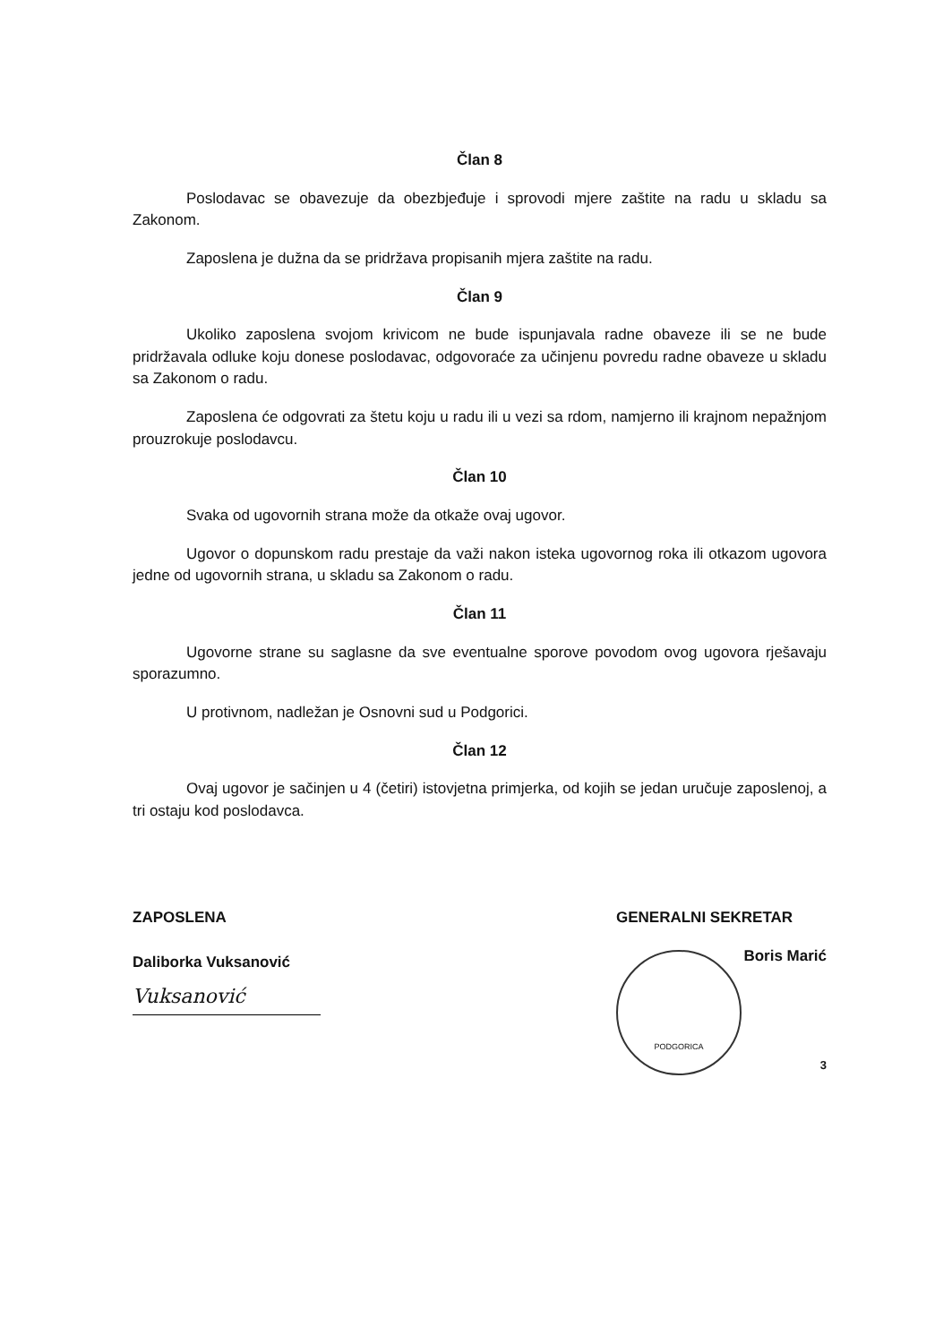Član 8
Poslodavac se obavezuje da obezbjeđuje i sprovodi mjere zaštite na radu u skladu sa Zakonom.
Zaposlena je dužna da se pridržava propisanih mjera zaštite na radu.
Član 9
Ukoliko zaposlena svojom krivicom ne bude ispunjavala radne obaveze ili se ne bude pridržavala odluke koju donese poslodavac, odgovoraće za učinjenu povredu radne obaveze u skladu sa Zakonom o radu.
Zaposlena će odgovrati za štetu koju u radu ili u vezi sa rdom, namjerno ili krajnom nepažnjom prouzrokuje poslodavcu.
Član 10
Svaka od ugovornih strana može da otkaže ovaj ugovor.
Ugovor o dopunskom radu prestaje da važi nakon isteka ugovornog roka ili otkazom ugovora jedne od ugovornih strana, u skladu sa Zakonom o radu.
Član 11
Ugovorne strane su saglasne da sve eventualne sporove povodom ovog ugovora rješavaju sporazumno.
U protivnom, nadležan je Osnovni sud u Podgorici.
Član 12
Ovaj ugovor je sačinjen u 4 (četiri) istovjetna primjerka, od kojih se jedan uručuje zaposlenoj, a tri ostaju kod poslodavca.
ZAPOSLENA
Daliborka Vuksanović
Vuksanović
GENERALNI SEKRETAR
Boris Marić
PODGORICA
3